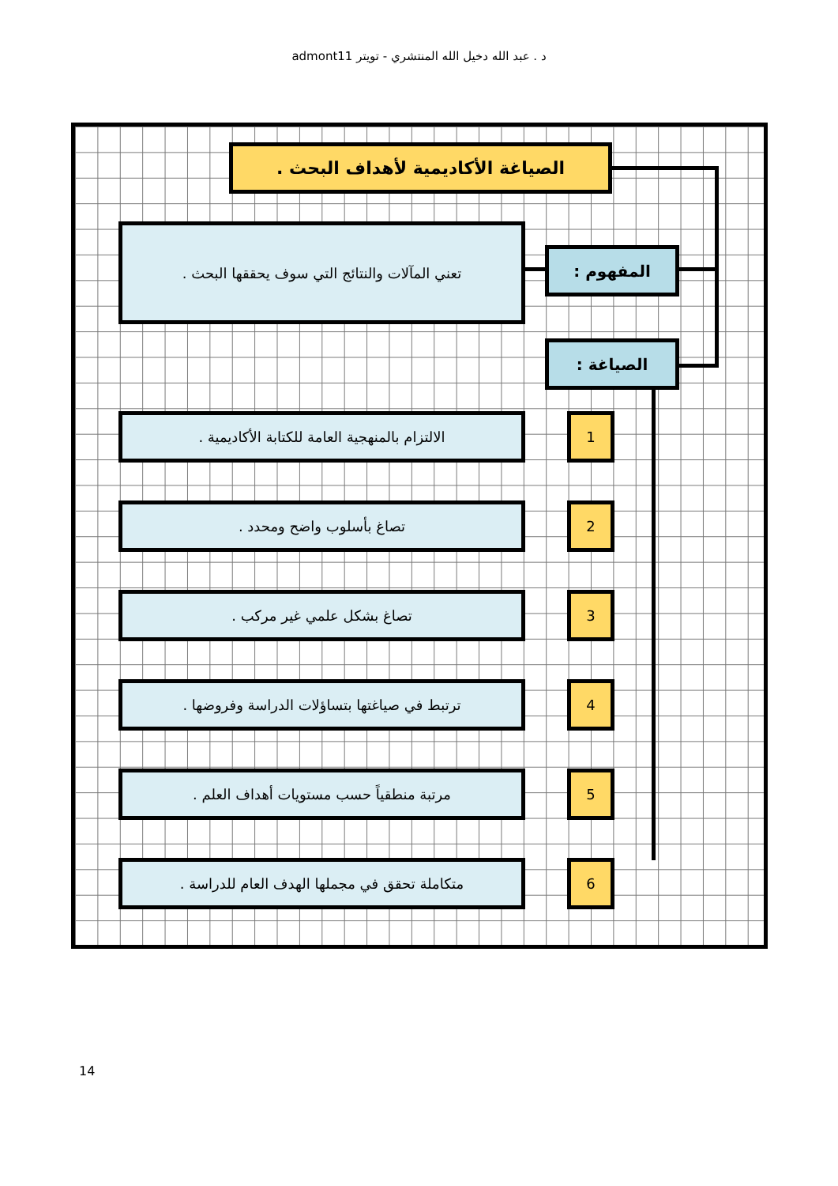د . عبد الله دخيل الله المنتشري - تويتر admont11
الصياغة الأكاديمية لأهداف البحث .
تعني المآلات والنتائج التي سوف يحققها البحث .
المفهوم :
الصياغة :
الالتزام بالمنهجية العامة للكتابة الأكاديمية . 1
تصاغ بأسلوب واضح ومحدد . 2
تصاغ بشكل علمي غير مركب . 3
ترتبط في صياغتها بتساؤلات الدراسة وفروضها . 4
مرتبة منطقياً حسب مستويات أهداف العلم . 5
متكاملة تحقق في مجملها الهدف العام للدراسة . 6
14